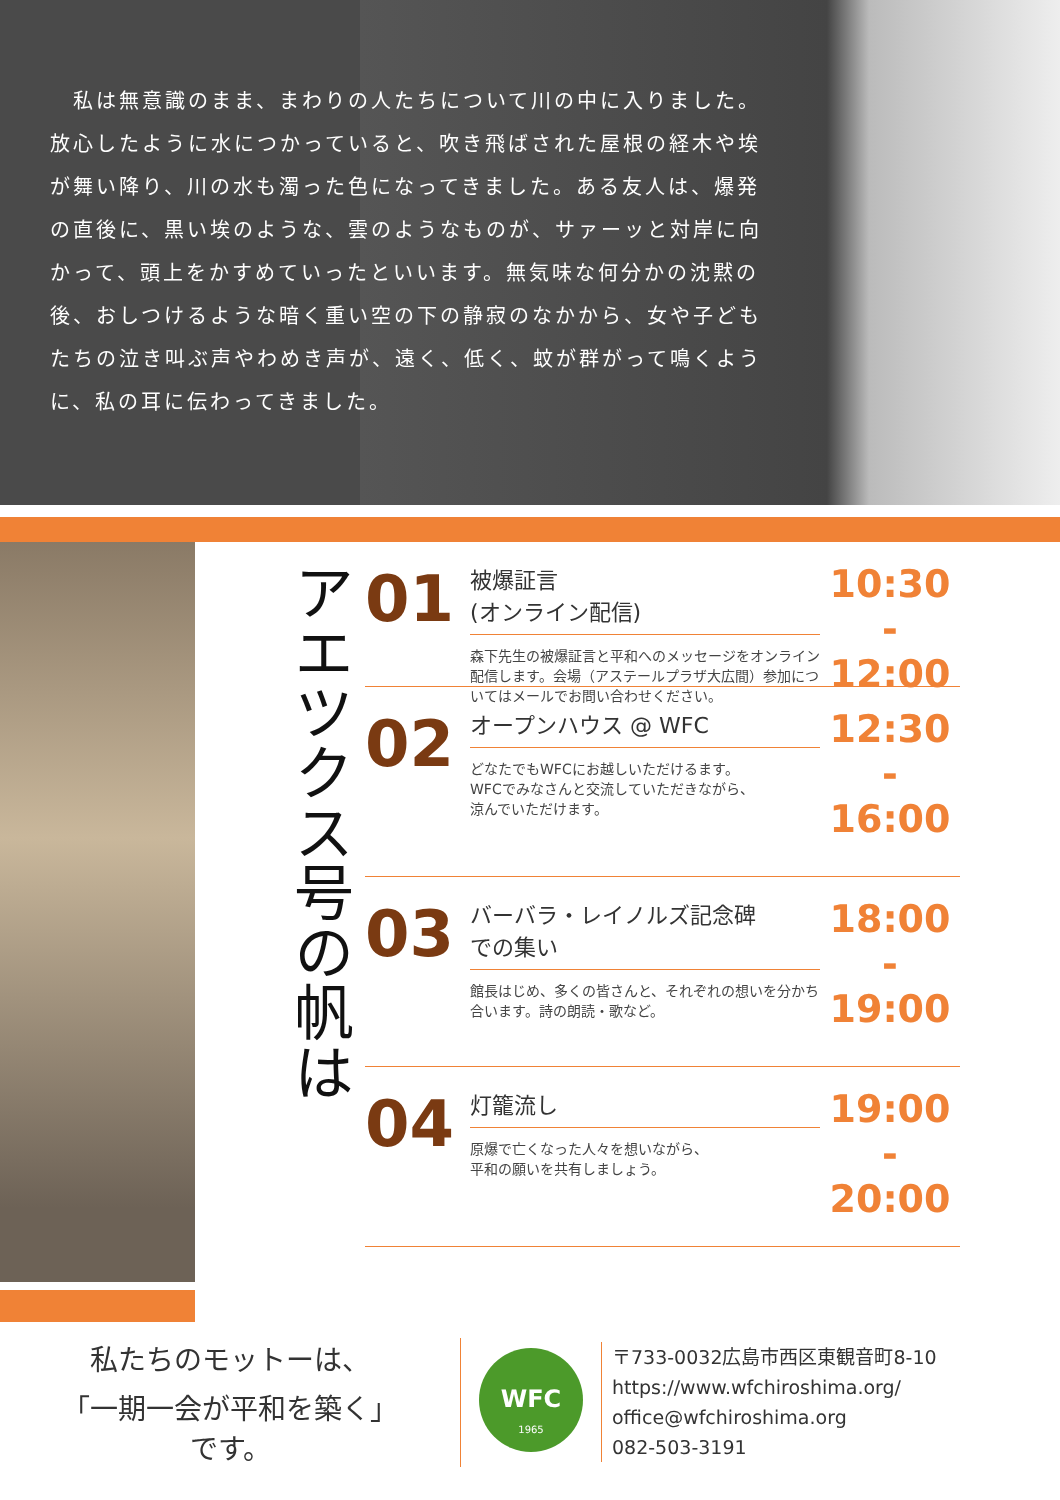私は無意識のまま、まわりの人たちについて川の中に入りました。放心したように水につかっていると、吹き飛ばされた屋根の経木や埃が舞い降り、川の水も濁った色になってきました。ある友人は、爆発の直後に、黒い埃のような、雲のようなものが、サァーッと対岸に向かって、頭上をかすめていったといいます。無気味な何分かの沈黙の後、おしつけるような暗く重い空の下の静寂のなかから、女や子どもたちの泣き叫ぶ声やわめき声が、遠く、低く、蚊が群がって鳴くように、私の耳に伝わってきました。
アエツクス号の帆は
01
被爆証言
(オンライン配信)
森下先生の被爆証言と平和へのメッセージをオンライン配信します。会場（アステールプラザ大広間）参加についてはメールでお問い合わせください。
10:30
-
12:00
02
オープンハウス @ WFC
どなたでもWFCにお越しいただけるます。
WFCでみなさんと交流していただきながら、
涼んでいただけます。
12:30
-
16:00
03
バーバラ・レイノルズ記念碑
での集い
館長はじめ、多くの皆さんと、それぞれの想いを分かち合います。詩の朗読・歌など。
18:00
-
19:00
04
灯籠流し
原爆で亡くなった人々を想いながら、
平和の願いを共有しましょう。
19:00
-
20:00
私たちのモットーは、
「一期一会が平和を築く」
です。
WFC
1965
〒733-0032広島市西区東観音町8-10
https://www.wfchiroshima.org/
office@wfchiroshima.org
082-503-3191